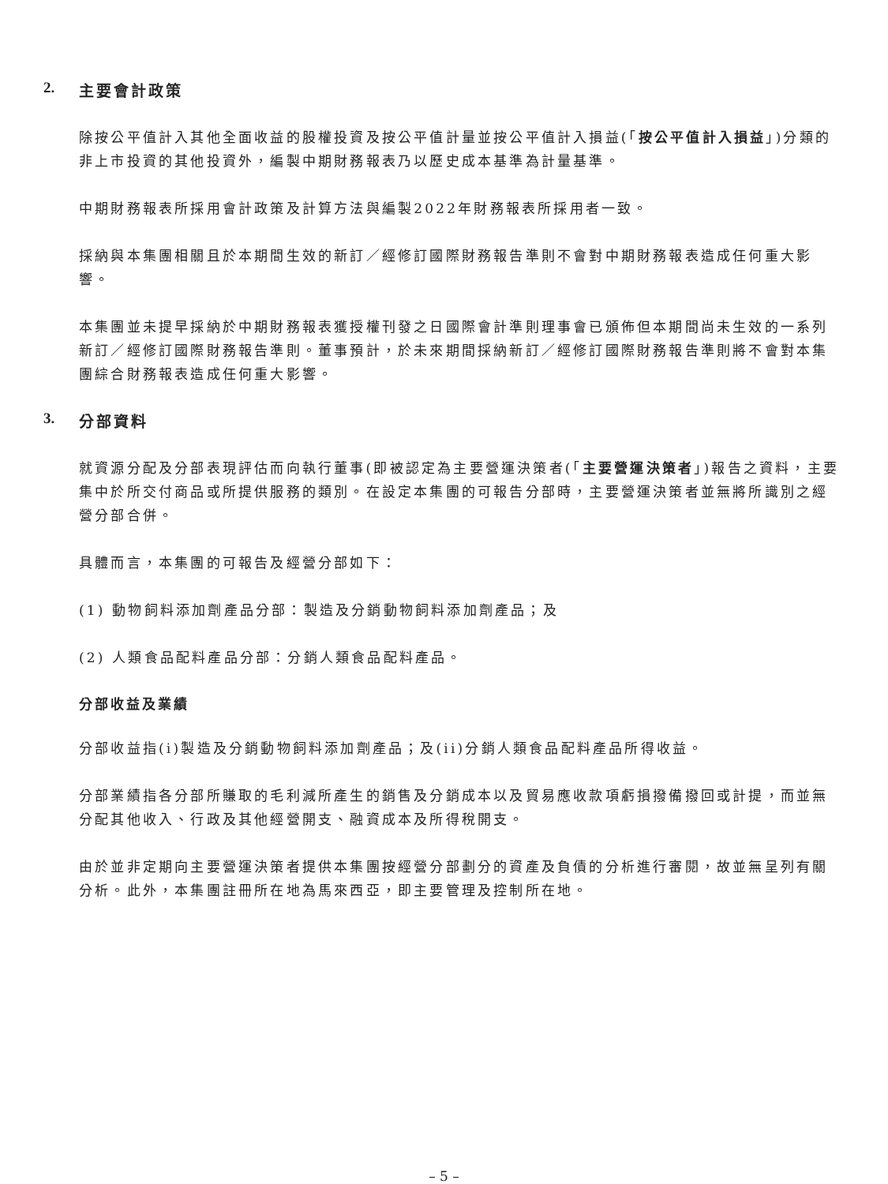2. 主要會計政策
除按公平值計入其他全面收益的股權投資及按公平值計量並按公平值計入損益(「按公平值計入損益」)分類的非上市投資的其他投資外，編製中期財務報表乃以歷史成本基準為計量基準。
中期財務報表所採用會計政策及計算方法與編製2022年財務報表所採用者一致。
採納與本集團相關且於本期間生效的新訂／經修訂國際財務報告準則不會對中期財務報表造成任何重大影響。
本集團並未提早採納於中期財務報表獲授權刊發之日國際會計準則理事會已頒佈但本期間尚未生效的一系列新訂／經修訂國際財務報告準則。董事預計，於未來期間採納新訂／經修訂國際財務報告準則將不會對本集團綜合財務報表造成任何重大影響。
3. 分部資料
就資源分配及分部表現評估而向執行董事(即被認定為主要營運決策者(「主要營運決策者」)報告之資料，主要集中於所交付商品或所提供服務的類別。在設定本集團的可報告分部時，主要營運決策者並無將所識別之經營分部合併。
具體而言，本集團的可報告及經營分部如下：
(1) 動物飼料添加劑產品分部：製造及分銷動物飼料添加劑產品；及
(2) 人類食品配料產品分部：分銷人類食品配料產品。
分部收益及業績
分部收益指(i)製造及分銷動物飼料添加劑產品；及(ii)分銷人類食品配料產品所得收益。
分部業績指各分部所賺取的毛利減所產生的銷售及分銷成本以及貿易應收款項虧損撥備撥回或計提，而並無分配其他收入、行政及其他經營開支、融資成本及所得稅開支。
由於並非定期向主要營運決策者提供本集團按經營分部劃分的資產及負債的分析進行審閱，故並無呈列有關分析。此外，本集團註冊所在地為馬來西亞，即主要管理及控制所在地。
– 5 –